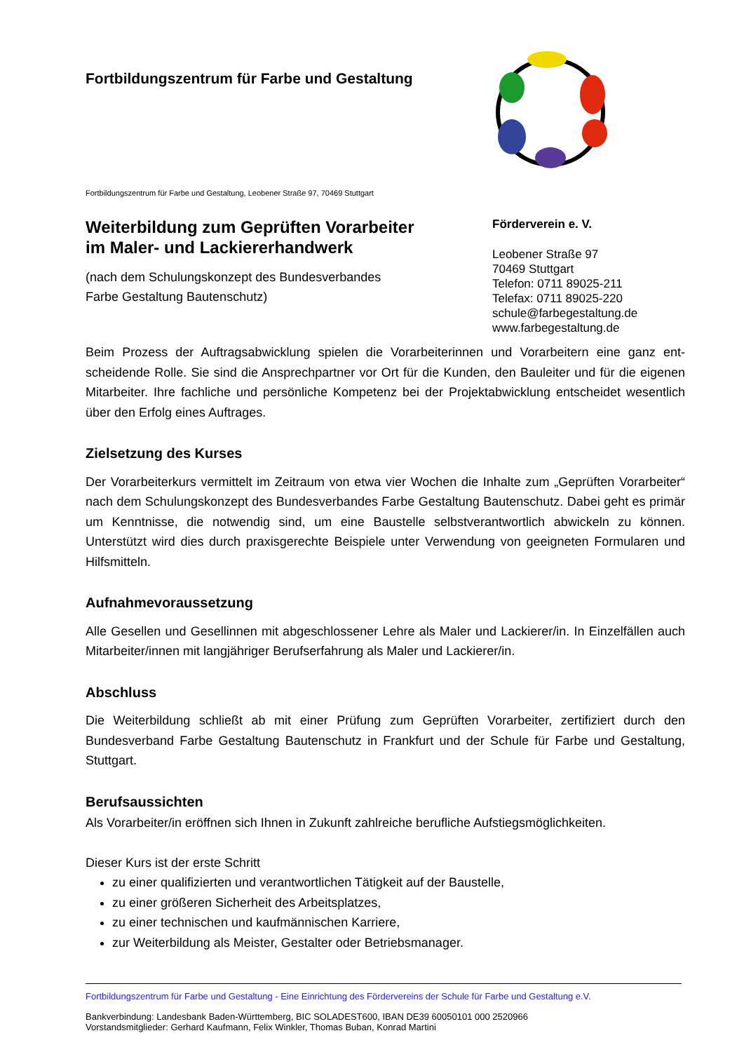Fortbildungszentrum für Farbe und Gestaltung
Fortbildungszentrum für Farbe und Gestaltung, Leobener Straße 97, 70469 Stuttgart
Weiterbildung zum Geprüften Vorarbeiter
im Maler- und Lackiererhandwerk
(nach dem Schulungskonzept des Bundesverbandes
Farbe Gestaltung Bautenschutz)
Förderverein e. V.
Leobener Straße 97
70469 Stuttgart
Telefon: 0711 89025-211
Telefax: 0711 89025-220
schule@farbegestaltung.de
www.farbegestaltung.de
Beim Prozess der Auftragsabwicklung spielen die Vorarbeiterinnen und Vorarbeitern eine ganz ent-scheidende Rolle. Sie sind die Ansprechpartner vor Ort für die Kunden, den Bauleiter und für die eigenen Mitarbeiter. Ihre fachliche und persönliche Kompetenz bei der Projektabwicklung entscheidet wesentlich über den Erfolg eines Auftrages.
Zielsetzung des Kurses
Der Vorarbeiterkurs vermittelt im Zeitraum von etwa vier Wochen die Inhalte zum „Geprüften Vorarbeiter“ nach dem Schulungskonzept des Bundesverbandes Farbe Gestaltung Bautenschutz. Dabei geht es primär um Kenntnisse, die notwendig sind, um eine Baustelle selbstverantwortlich abwickeln zu können. Unterstützt wird dies durch praxisgerechte Beispiele unter Verwendung von geeigneten Formularen und Hilfsmitteln.
Aufnahmevoraussetzung
Alle Gesellen und Gesellinnen mit abgeschlossener Lehre als Maler und Lackierer/in. In Einzelfällen auch Mitarbeiter/innen mit langjähriger Berufserfahrung als Maler und Lackierer/in.
Abschluss
Die Weiterbildung schließt ab mit einer Prüfung zum Geprüften Vorarbeiter, zertifiziert durch den Bundesverband Farbe Gestaltung Bautenschutz in Frankfurt und der Schule für Farbe und Gestaltung, Stuttgart.
Berufsaussichten
Als Vorarbeiter/in eröffnen sich Ihnen in Zukunft zahlreiche berufliche Aufstiegsmöglichkeiten.
Dieser Kurs ist der erste Schritt
zu einer qualifizierten und verantwortlichen Tätigkeit auf der Baustelle,
zu einer größeren Sicherheit des Arbeitsplatzes,
zu einer technischen und kaufmännischen Karriere,
zur Weiterbildung als Meister, Gestalter oder Betriebsmanager.
Fortbildungszentrum für Farbe und Gestaltung - Eine Einrichtung des Fördervereins der Schule für Farbe und Gestaltung e.V.
Bankverbindung: Landesbank Baden-Württemberg, BIC SOLADEST600, IBAN DE39 60050101 000 2520966
Vorstandsmitglieder: Gerhard Kaufmann, Felix Winkler, Thomas Buban, Konrad Martini